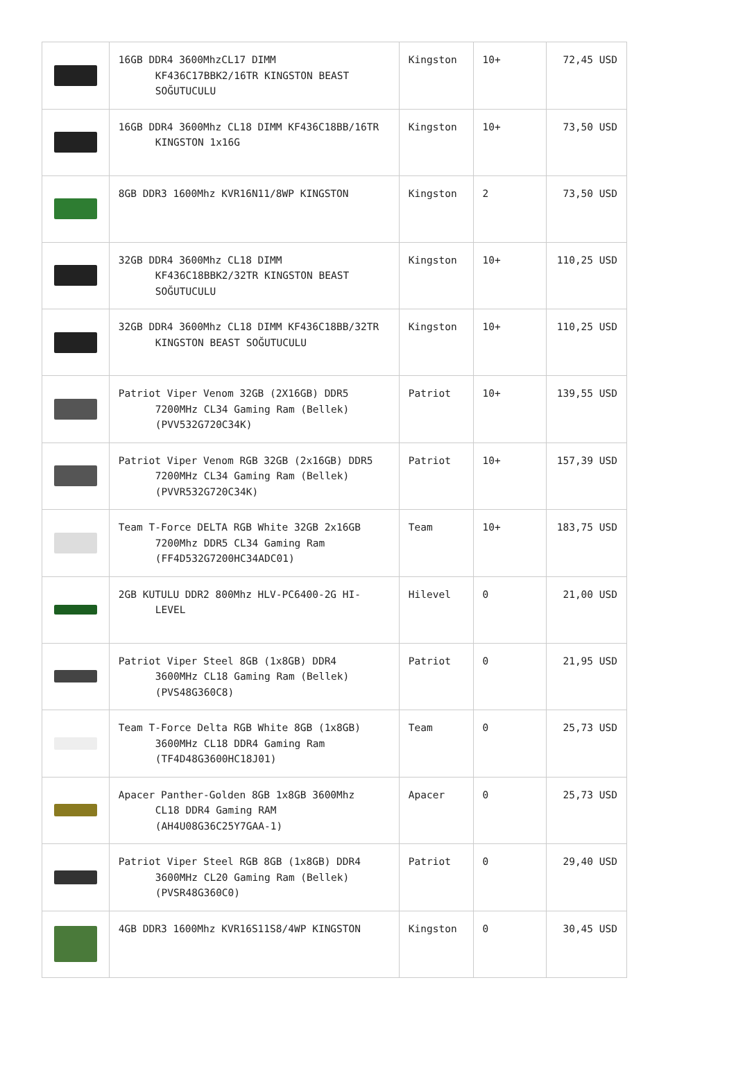| | 16GB DDR4 3600MhzCL17 DIMM KF436C17BBK2/16TR KINGSTON BEAST SOĞUTUCULU | Kingston | 10+ | 72,45 USD |
| | 16GB DDR4 3600Mhz CL18 DIMM KF436C18BB/16TR KINGSTON 1x16G | Kingston | 10+ | 73,50 USD |
| | 8GB DDR3 1600Mhz KVR16N11/8WP KINGSTON | Kingston | 2 | 73,50 USD |
| | 32GB DDR4 3600Mhz CL18 DIMM KF436C18BBK2/32TR KINGSTON BEAST SOĞUTUCULU | Kingston | 10+ | 110,25 USD |
| | 32GB DDR4 3600Mhz CL18 DIMM KF436C18BB/32TR KINGSTON BEAST SOĞUTUCULU | Kingston | 10+ | 110,25 USD |
| | Patriot Viper Venom 32GB (2X16GB) DDR5 7200MHz CL34 Gaming Ram (Bellek) (PVV532G720C34K) | Patriot | 10+ | 139,55 USD |
| | Patriot Viper Venom RGB 32GB (2x16GB) DDR5 7200MHz CL34 Gaming Ram (Bellek) (PVVR532G720C34K) | Patriot | 10+ | 157,39 USD |
| | Team T-Force DELTA RGB White 32GB 2x16GB 7200Mhz DDR5 CL34 Gaming Ram (FF4D532G7200HC34ADC01) | Team | 10+ | 183,75 USD |
| | 2GB KUTULU DDR2 800Mhz HLV-PC6400-2G HI- LEVEL | Hilevel | 0 | 21,00 USD |
| | Patriot Viper Steel 8GB (1x8GB) DDR4 3600MHz CL18 Gaming Ram (Bellek) (PVS48G360C8) | Patriot | 0 | 21,95 USD |
| | Team T-Force Delta RGB White 8GB (1x8GB) 3600MHz CL18 DDR4 Gaming Ram (TF4D48G3600HC18J01) | Team | 0 | 25,73 USD |
| | Apacer Panther-Golden 8GB 1x8GB 3600Mhz CL18 DDR4 Gaming RAM (AH4U08G36C25Y7GAA-1) | Apacer | 0 | 25,73 USD |
| | Patriot Viper Steel RGB 8GB (1x8GB) DDR4 3600MHz CL20 Gaming Ram (Bellek) (PVSR48G360C0) | Patriot | 0 | 29,40 USD |
| | 4GB DDR3 1600Mhz KVR16S11S8/4WP KINGSTON | Kingston | 0 | 30,45 USD |